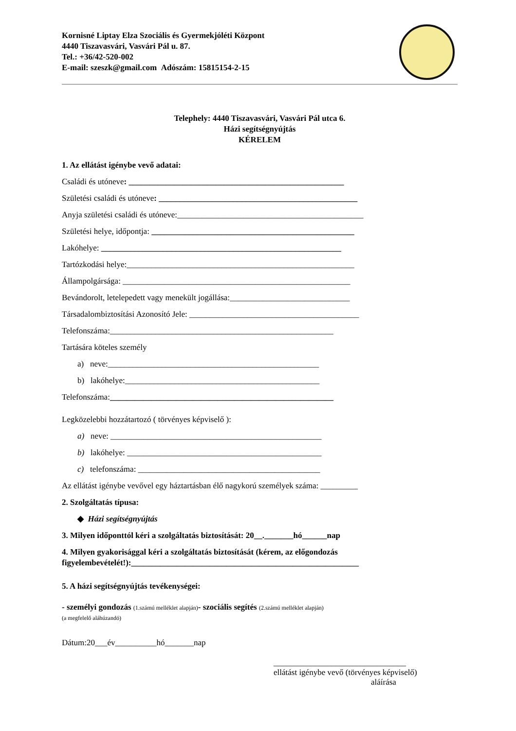Kornisné Liptay Elza Szociális és Gyermekjóléti Központ
4440 Tiszavasvári, Vasvári Pál u. 87.
Tel.: +36/42-520-002
E-mail: szeszk@gmail.com Adószám: 15815154-2-15
Telephely: 4440 Tiszavasvári, Vasvári Pál utca 6.
Házi segítségnyújtás
KÉRELEM
1. Az ellátást igénybe vevő adatai:
Családi és utóneve: ____________________________________________________
Születési családi és utóneve: ________________________________________________
Anyja születési családi és utóneve:_____________________________________________
Születési helye, időpontja: _________________________________________________
Lakóhelye: __________________________________________________________
Tartózkodási helye:_______________________________________________________
Állampolgársága: _______________________________________________________
Bevándorolt, letelepedett vagy menekült jogállása:_____________________________
Társadalombiztosítási Azonosító Jele: _________________________________________
Telefonszáma:______________________________________________________
Tartására köteles személy
a) neve:___________________________________________________
b) lakóhelye:_______________________________________________
Telefonszáma:______________________________________________________
Legközelebbi hozzátartozó ( törvényes képviselő ):
a) neve: ___________________________________________________
b) lakóhelye: _______________________________________________
c) telefonszáma: ____________________________________________
Az ellátást igénybe vevővel egy háztartásban élő nagykorú személyek száma: _________
2. Szolgáltatás típusa:
◆ Házi segítségnyújtás
3. Milyen időponttól kéri a szolgáltatás biztosítását: 20__._______hó______nap
4. Milyen gyakorisággal kéri a szolgáltatás biztosítását (kérem, az előgondozás figyelembevételét!):_______________________________________________________
5. A házi segítségnyújtás tevékenységei:
- személyi gondozás (1.számú melléklet alapján)- szociális segítés (2.számú melléklet alapján)
(a megfelelő aláhúzandó)
Dátum:20___év__________hó_______nap
________________________________
ellátást igénybe vevő (törvényes képviselő)
aláírása